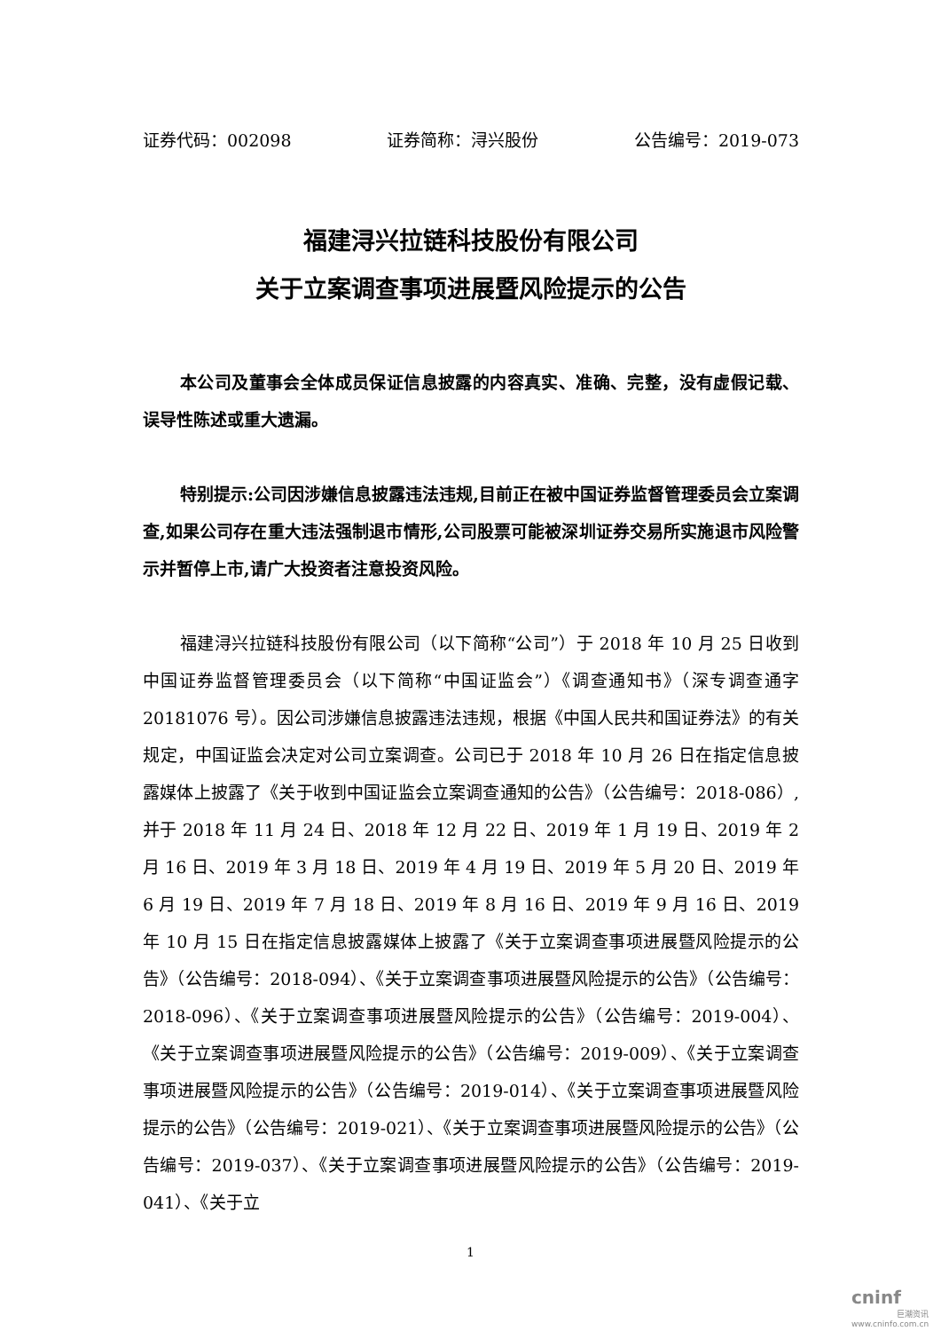证券代码：002098 证券简称：浔兴股份 公告编号：2019-073
福建浔兴拉链科技股份有限公司
关于立案调查事项进展暨风险提示的公告
本公司及董事会全体成员保证信息披露的内容真实、准确、完整，没有虚假记载、误导性陈述或重大遗漏。
特别提示:公司因涉嫌信息披露违法违规,目前正在被中国证券监督管理委员会立案调查,如果公司存在重大违法强制退市情形,公司股票可能被深圳证券交易所实施退市风险警示并暂停上市,请广大投资者注意投资风险。
福建浔兴拉链科技股份有限公司（以下简称“公司”）于 2018 年 10 月 25 日收到中国证券监督管理委员会（以下简称“中国证监会”）《调查通知书》（深专调查通字 20181076 号）。因公司涉嫌信息披露违法违规，根据《中国人民共和国证券法》的有关规定，中国证监会决定对公司立案调查。公司已于 2018 年 10 月 26 日在指定信息披露媒体上披露了《关于收到中国证监会立案调查通知的公告》（公告编号：2018-086）,并于 2018 年 11 月 24 日、2018 年 12 月 22 日、2019 年 1 月 19 日、2019 年 2 月 16 日、2019 年 3 月 18 日、2019 年 4 月 19 日、2019 年 5 月 20 日、2019 年 6 月 19 日、2019 年 7 月 18 日、2019 年 8 月 16 日、2019 年 9 月 16 日、2019 年 10 月 15 日在指定信息披露媒体上披露了《关于立案调查事项进展暨风险提示的公告》（公告编号：2018-094）、《关于立案调查事项进展暨风险提示的公告》（公告编号：2018-096）、《关于立案调查事项进展暨风险提示的公告》（公告编号：2019-004）、《关于立案调查事项进展暨风险提示的公告》（公告编号：2019-009）、《关于立案调查事项进展暨风险提示的公告》（公告编号：2019-014）、《关于立案调查事项进展暨风险提示的公告》（公告编号：2019-021）、《关于立案调查事项进展暨风险提示的公告》（公告编号：2019-037）、《关于立案调查事项进展暨风险提示的公告》（公告编号：2019-041）、《关于立
1
cninf
巨潮资讯
www.cninfo.com.cn